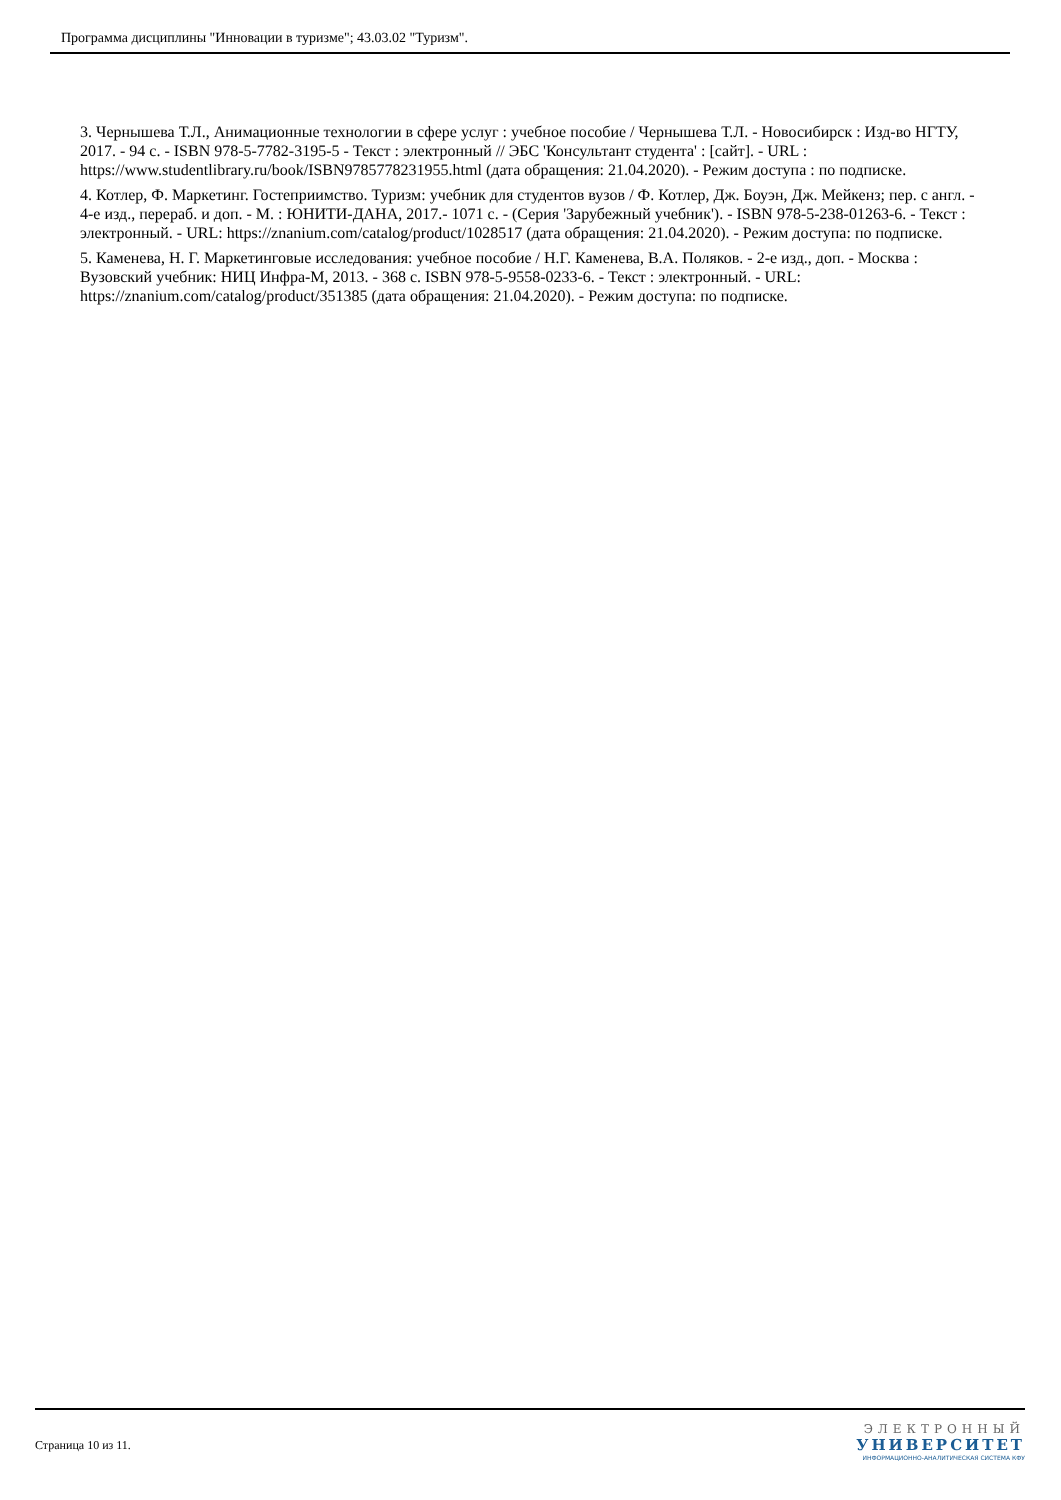Программа дисциплины "Инновации в туризме"; 43.03.02 "Туризм".
3. Чернышева Т.Л., Анимационные технологии в сфере услуг : учебное пособие / Чернышева Т.Л. - Новосибирск : Изд-во НГТУ, 2017. - 94 с. - ISBN 978-5-7782-3195-5 - Текст : электронный // ЭБС 'Консультант студента' : [сайт]. - URL : https://www.studentlibrary.ru/book/ISBN9785778231955.html (дата обращения: 21.04.2020). - Режим доступа : по подписке.
4. Котлер, Ф. Маркетинг. Гостеприимство. Туризм: учебник для студентов вузов / Ф. Котлер, Дж. Боуэн, Дж. Мейкенз; пер. с англ. - 4-е изд., перераб. и доп. - М. : ЮНИТИ-ДАНА, 2017.- 1071 с. - (Серия 'Зарубежный учебник'). - ISBN 978-5-238-01263-6. - Текст : электронный. - URL: https://znanium.com/catalog/product/1028517 (дата обращения: 21.04.2020). - Режим доступа: по подписке.
5. Каменева, Н. Г. Маркетинговые исследования: учебное пособие / Н.Г. Каменева, В.А. Поляков. - 2-е изд., доп. - Москва : Вузовский учебник: НИЦ Инфра-М, 2013. - 368 с. ISBN 978-5-9558-0233-6. - Текст : электронный. - URL: https://znanium.com/catalog/product/351385 (дата обращения: 21.04.2020). - Режим доступа: по подписке.
Страница 10 из 11.
ЭЛЕКТРОННЫЙ
УНИВЕРСИТЕТ
ИНФОРМАЦИОННО-АНАЛИТИЧЕСКАЯ СИСТЕМА КФУ